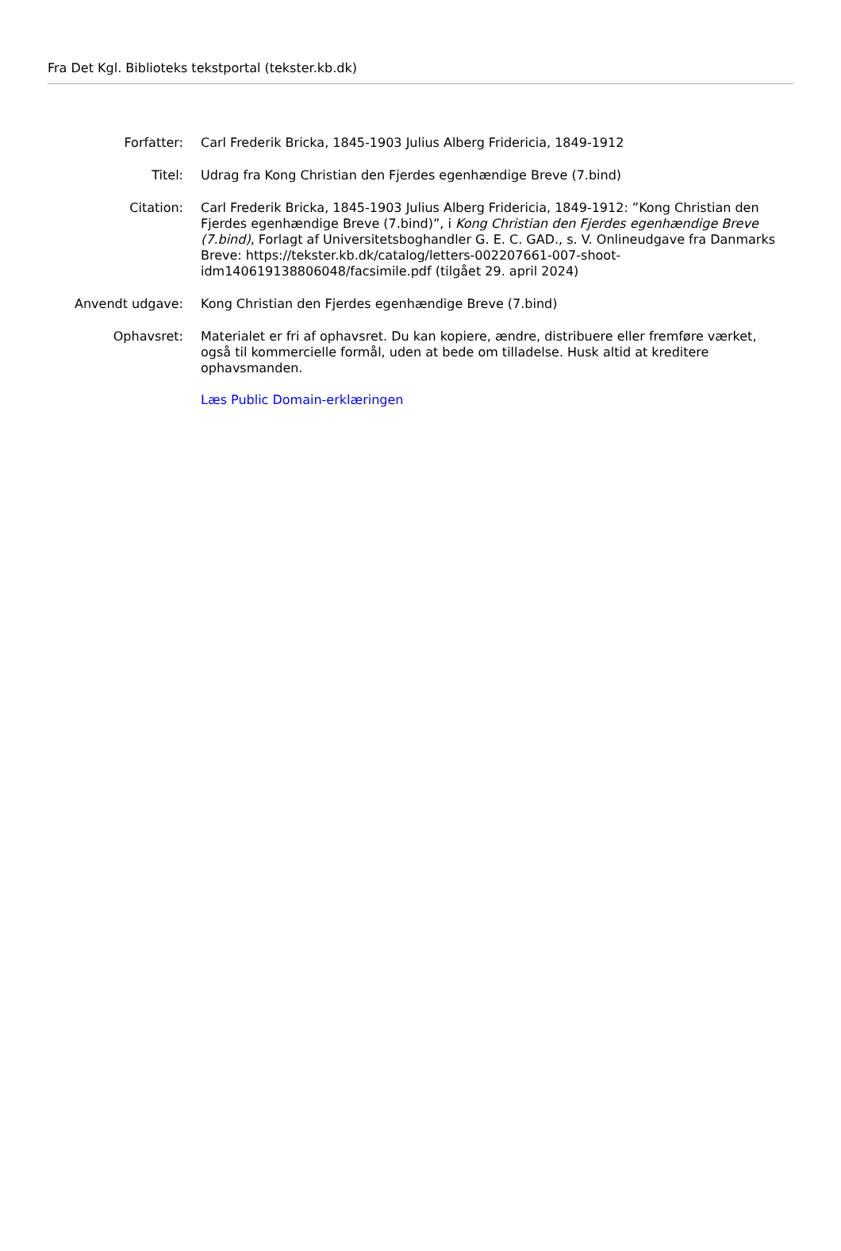Fra Det Kgl. Biblioteks tekstportal (tekster.kb.dk)
| Forfatter: | Carl Frederik Bricka, 1845-1903 Julius Alberg Fridericia, 1849-1912 |
| Titel: | Udrag fra Kong Christian den Fjerdes egenhændige Breve (7.bind) |
| Citation: | Carl Frederik Bricka, 1845-1903 Julius Alberg Fridericia, 1849-1912: ”Kong Christian den Fjerdes egenhændige Breve (7.bind)”, i Kong Christian den Fjerdes egenhændige Breve (7.bind) , Forlagt af Universitetsboghandler G. E. C. GAD., s. V. Onlineudgave fra Danmarks Breve: https://tekster.kb.dk/catalog/letters-002207661-007-shoot-idm140619138806048/facsimile.pdf (tilgået 29. april 2024) |
| Anvendt udgave: | Kong Christian den Fjerdes egenhændige Breve (7.bind) |
| Ophavsret: | Materialet er fri af ophavsret. Du kan kopiere, ændre, distribuere eller fremføre værket, også til kommercielle formål, uden at bede om tilladelse. Husk altid at kreditere ophavsmanden. Læs Public Domain-erklæringen |